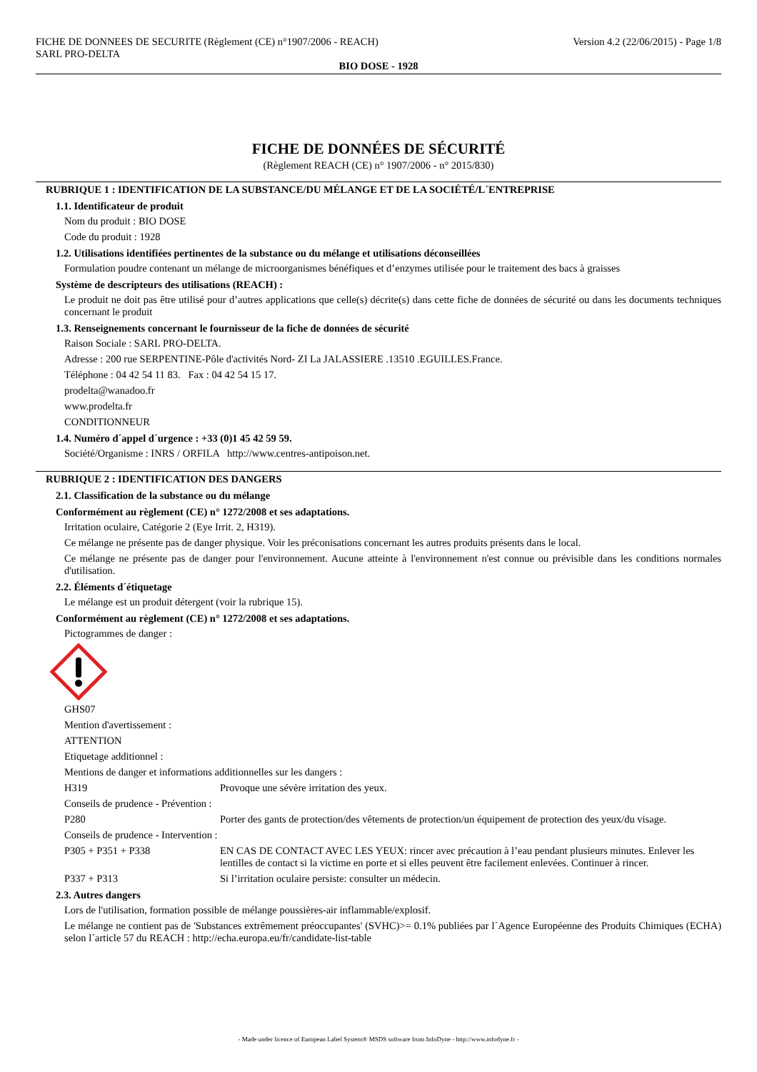FICHE DE DONNEES DE SECURITE (Règlement (CE) n°1907/2006 - REACH)
SARL PRO-DELTA
Version 4.2 (22/06/2015) - Page 1/8
BIO DOSE - 1928
FICHE DE DONNÉES DE SÉCURITÉ
(Règlement REACH (CE) n° 1907/2006 - n° 2015/830)
RUBRIQUE 1 : IDENTIFICATION DE LA SUBSTANCE/DU MÉLANGE ET DE LA SOCIÉTÉ/L´ENTREPRISE
1.1. Identificateur de produit
Nom du produit : BIO DOSE
Code du produit : 1928
1.2. Utilisations identifiées pertinentes de la substance ou du mélange et utilisations déconseillées
Formulation poudre contenant un mélange de microorganismes bénéfiques et d’enzymes utilisée pour le traitement des bacs à graisses
Système de descripteurs des utilisations (REACH) :
Le produit ne doit pas être utilisé pour d’autres applications que celle(s) décrite(s) dans cette fiche de données de sécurité ou dans les documents techniques concernant le produit
1.3. Renseignements concernant le fournisseur de la fiche de données de sécurité
Raison Sociale : SARL PRO-DELTA.
Adresse : 200 rue SERPENTINE-Pôle d'activités Nord- ZI La JALASSIERE .13510 .EGUILLES.France.
Téléphone : 04 42 54 11 83. Fax : 04 42 54 15 17.
prodelta@wanadoo.fr
www.prodelta.fr
CONDITIONNEUR
1.4. Numéro d´appel d´urgence : +33 (0)1 45 42 59 59.
Société/Organisme : INRS / ORFILA http://www.centres-antipoison.net.
RUBRIQUE 2 : IDENTIFICATION DES DANGERS
2.1. Classification de la substance ou du mélange
Conformément au règlement (CE) n° 1272/2008 et ses adaptations.
Irritation oculaire, Catégorie 2 (Eye Irrit. 2, H319).
Ce mélange ne présente pas de danger physique. Voir les préconisations concernant les autres produits présents dans le local.
Ce mélange ne présente pas de danger pour l'environnement. Aucune atteinte à l'environnement n'est connue ou prévisible dans les conditions normales d'utilisation.
2.2. Éléments d´étiquetage
Le mélange est un produit détergent (voir la rubrique 15).
Conformément au règlement (CE) n° 1272/2008 et ses adaptations.
Pictogrammes de danger :
GHS07
Mention d'avertissement :
ATTENTION
Etiquetage additionnel :
Mentions de danger et informations additionnelles sur les dangers :
H319 Provoque une sévère irritation des yeux.
Conseils de prudence - Prévention :
P280 Porter des gants de protection/des vêtements de protection/un équipement de protection des yeux/du visage.
Conseils de prudence - Intervention :
P305 + P351 + P338 EN CAS DE CONTACT AVEC LES YEUX: rincer avec précaution à l’eau pendant plusieurs minutes. Enlever les lentilles de contact si la victime en porte et si elles peuvent être facilement enlevées. Continuer à rincer.
P337 + P313 Si l’irritation oculaire persiste: consulter un médecin.
2.3. Autres dangers
Lors de l'utilisation, formation possible de mélange poussières-air inflammable/explosif.
Le mélange ne contient pas de 'Substances extrêmement préoccupantes' (SVHC)>= 0.1% publiées par l´Agence Européenne des Produits Chimiques (ECHA) selon l´article 57 du REACH : http://echa.europa.eu/fr/candidate-list-table
- Made under licence of European Label System® MSDS software from InfoDyne - http://www.infodyne.fr -